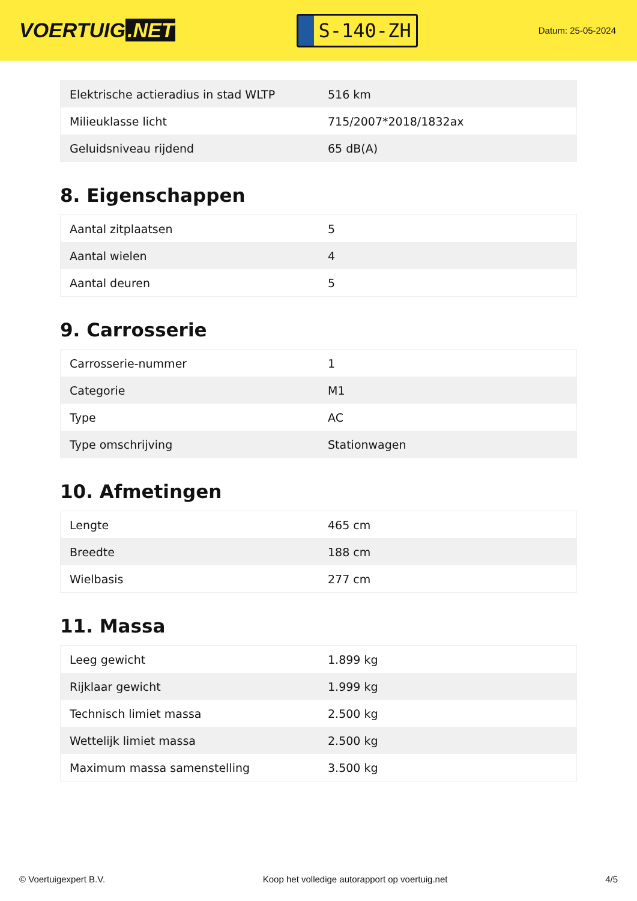VOERTUIG.NET
S-140-ZH
Datum: 25-05-2024
| Elektrische actieradius in stad WLTP | 516 km |
| Milieuklasse licht | 715/2007*2018/1832ax |
| Geluidsniveau rijdend | 65 dB(A) |
8. Eigenschappen
| Aantal zitplaatsen | 5 |
| Aantal wielen | 4 |
| Aantal deuren | 5 |
9. Carrosserie
| Carrosserie-nummer | 1 |
| Categorie | M1 |
| Type | AC |
| Type omschrijving | Stationwagen |
10. Afmetingen
| Lengte | 465 cm |
| Breedte | 188 cm |
| Wielbasis | 277 cm |
11. Massa
| Leeg gewicht | 1.899 kg |
| Rijklaar gewicht | 1.999 kg |
| Technisch limiet massa | 2.500 kg |
| Wettelijk limiet massa | 2.500 kg |
| Maximum massa samenstelling | 3.500 kg |
© Voertuigexpert B.V. Koop het volledige autorapport op voertuig.net 4/5